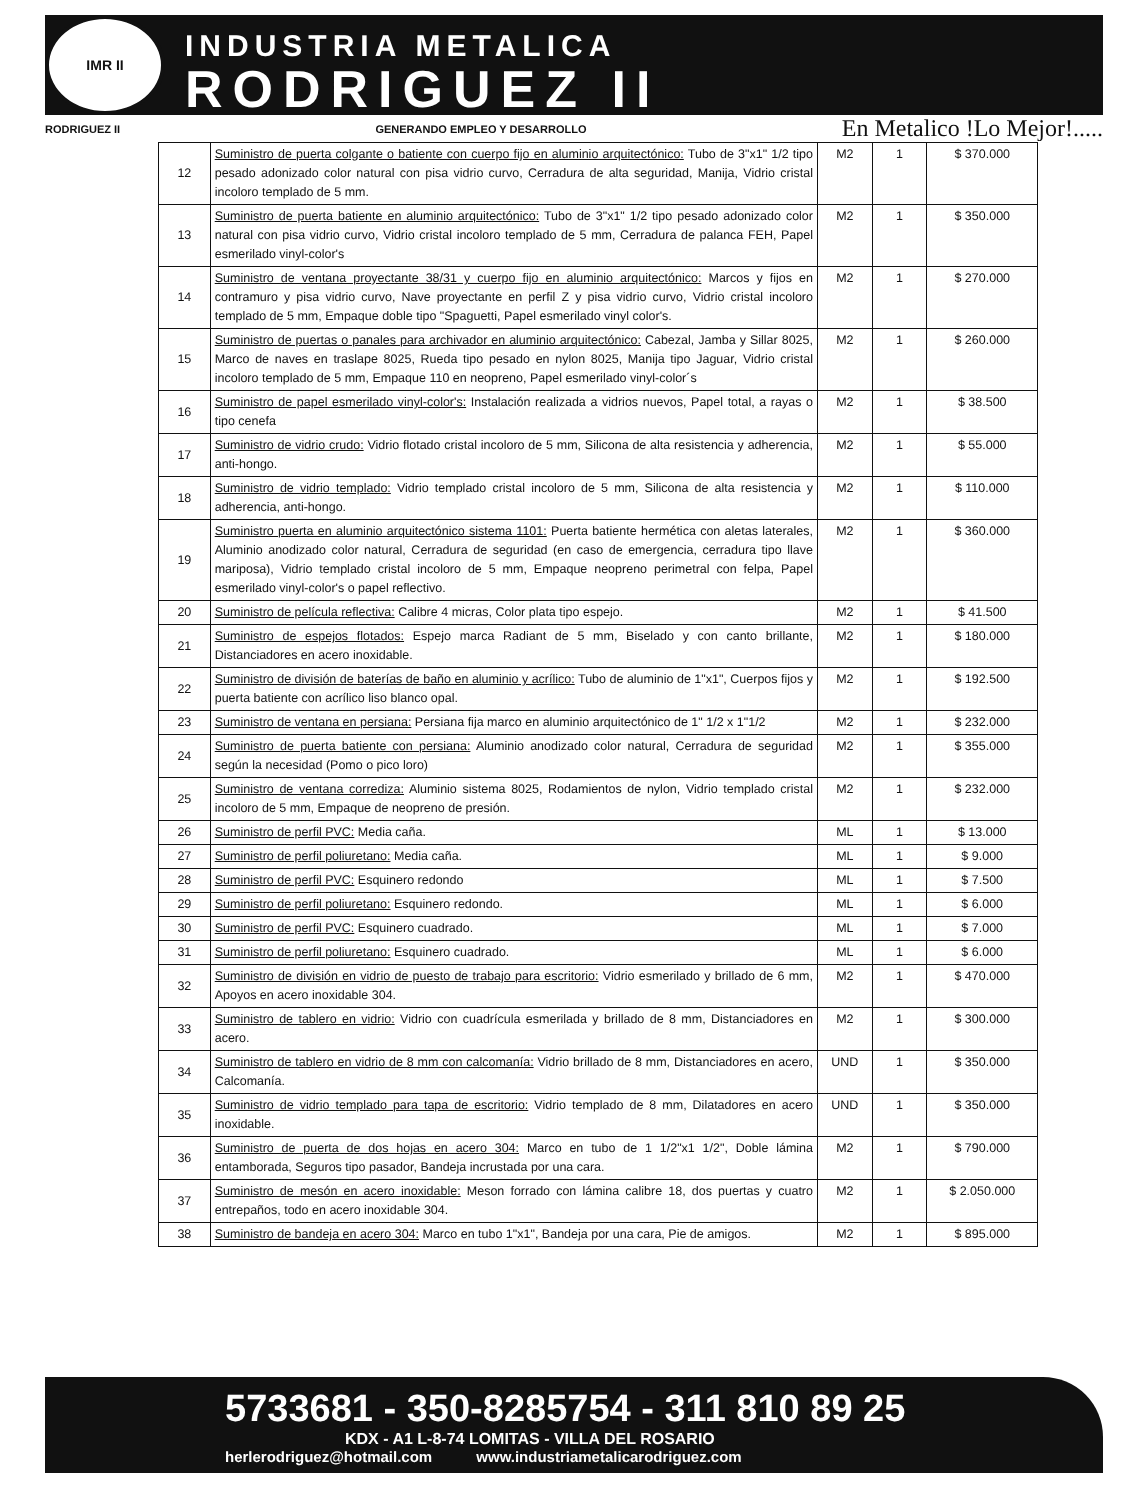IMR II
INDUSTRIA METALICA
RODRIGUEZ II
RODRIGUEZ II GENERANDO EMPLEO Y DESARROLLO En Metalico !Lo Mejor!.....
| 12 | Suministro de puerta colgante o batiente con cuerpo fijo en aluminio arquitectónico: Tubo de 3"x1" 1/2 tipo pesado adonizado color natural con pisa vidrio curvo, Cerradura de alta seguridad, Manija, Vidrio cristal incoloro templado de 5 mm. | M2 | 1 | $ 370.000 |
| 13 | Suministro de puerta batiente en aluminio arquitectónico: Tubo de 3"x1" 1/2 tipo pesado adonizado color natural con pisa vidrio curvo, Vidrio cristal incoloro templado de 5 mm, Cerradura de palanca FEH, Papel esmerilado vinyl-color's | M2 | 1 | $ 350.000 |
| 14 | Suministro de ventana proyectante 38/31 y cuerpo fijo en aluminio arquitectónico: Marcos y fijos en contramuro y pisa vidrio curvo, Nave proyectante en perfil Z y pisa vidrio curvo, Vidrio cristal incoloro templado de 5 mm, Empaque doble tipo "Spaguetti, Papel esmerilado vinyl color's. | M2 | 1 | $ 270.000 |
| 15 | Suministro de puertas o panales para archivador en aluminio arquitectónico: Cabezal, Jamba y Sillar 8025, Marco de naves en traslape 8025, Rueda tipo pesado en nylon 8025, Manija tipo Jaguar, Vidrio cristal incoloro templado de 5 mm, Empaque 110 en neopreno, Papel esmerilado vinyl-color´s | M2 | 1 | $ 260.000 |
| 16 | Suministro de papel esmerilado vinyl-color's: Instalación realizada a vidrios nuevos, Papel total, a rayas o tipo cenefa | M2 | 1 | $ 38.500 |
| 17 | Suministro de vidrio crudo: Vidrio flotado cristal incoloro de 5 mm, Silicona de alta resistencia y adherencia, anti-hongo. | M2 | 1 | $ 55.000 |
| 18 | Suministro de vidrio templado: Vidrio templado cristal incoloro de 5 mm, Silicona de alta resistencia y adherencia, anti-hongo. | M2 | 1 | $ 110.000 |
| 19 | Suministro puerta en aluminio arquitectónico sistema 1101: Puerta batiente hermética con aletas laterales, Aluminio anodizado color natural, Cerradura de seguridad (en caso de emergencia, cerradura tipo llave mariposa), Vidrio templado cristal incoloro de 5 mm, Empaque neopreno perimetral con felpa, Papel esmerilado vinyl-color's o papel reflectivo. | M2 | 1 | $ 360.000 |
| 20 | Suministro de película reflectiva: Calibre 4 micras, Color plata tipo espejo. | M2 | 1 | $ 41.500 |
| 21 | Suministro de espejos flotados: Espejo marca Radiant de 5 mm, Biselado y con canto brillante, Distanciadores en acero inoxidable. | M2 | 1 | $ 180.000 |
| 22 | Suministro de división de baterías de baño en aluminio y acrílico: Tubo de aluminio de 1"x1", Cuerpos fijos y puerta batiente con acrílico liso blanco opal. | M2 | 1 | $ 192.500 |
| 23 | Suministro de ventana en persiana: Persiana fija marco en aluminio arquitectónico de 1" 1/2 x 1"1/2 | M2 | 1 | $ 232.000 |
| 24 | Suministro de puerta batiente con persiana: Aluminio anodizado color natural, Cerradura de seguridad según la necesidad (Pomo o pico loro) | M2 | 1 | $ 355.000 |
| 25 | Suministro de ventana corrediza: Aluminio sistema 8025, Rodamientos de nylon, Vidrio templado cristal incoloro de 5 mm, Empaque de neopreno de presión. | M2 | 1 | $ 232.000 |
| 26 | Suministro de perfil PVC: Media caña. | ML | 1 | $ 13.000 |
| 27 | Suministro de perfil poliuretano: Media caña. | ML | 1 | $ 9.000 |
| 28 | Suministro de perfil PVC: Esquinero redondo | ML | 1 | $ 7.500 |
| 29 | Suministro de perfil poliuretano: Esquinero redondo. | ML | 1 | $ 6.000 |
| 30 | Suministro de perfil PVC: Esquinero cuadrado. | ML | 1 | $ 7.000 |
| 31 | Suministro de perfil poliuretano: Esquinero cuadrado. | ML | 1 | $ 6.000 |
| 32 | Suministro de división en vidrio de puesto de trabajo para escritorio: Vidrio esmerilado y brillado de 6 mm, Apoyos en acero inoxidable 304. | M2 | 1 | $ 470.000 |
| 33 | Suministro de tablero en vidrio: Vidrio con cuadrícula esmerilada y brillado de 8 mm, Distanciadores en acero. | M2 | 1 | $ 300.000 |
| 34 | Suministro de tablero en vidrio de 8 mm con calcomanía: Vidrio brillado de 8 mm, Distanciadores en acero, Calcomanía. | UND | 1 | $ 350.000 |
| 35 | Suministro de vidrio templado para tapa de escritorio: Vidrio templado de 8 mm, Dilatadores en acero inoxidable. | UND | 1 | $ 350.000 |
| 36 | Suministro de puerta de dos hojas en acero 304: Marco en tubo de 1 1/2"x1 1/2", Doble lámina entamborada, Seguros tipo pasador, Bandeja incrustada por una cara. | M2 | 1 | $ 790.000 |
| 37 | Suministro de mesón en acero inoxidable: Meson forrado con lámina calibre 18, dos puertas y cuatro entrepaños, todo en acero inoxidable 304. | M2 | 1 | $ 2.050.000 |
| 38 | Suministro de bandeja en acero 304: Marco en tubo 1"x1", Bandeja por una cara, Pie de amigos. | M2 | 1 | $ 895.000 |
5733681 - 350-8285754 - 311 810 89 25
KDX - A1 L-8-74 LOMITAS - VILLA DEL ROSARIO
herlerodriguez@hotmail.com www.industriametalicarodriguez.com